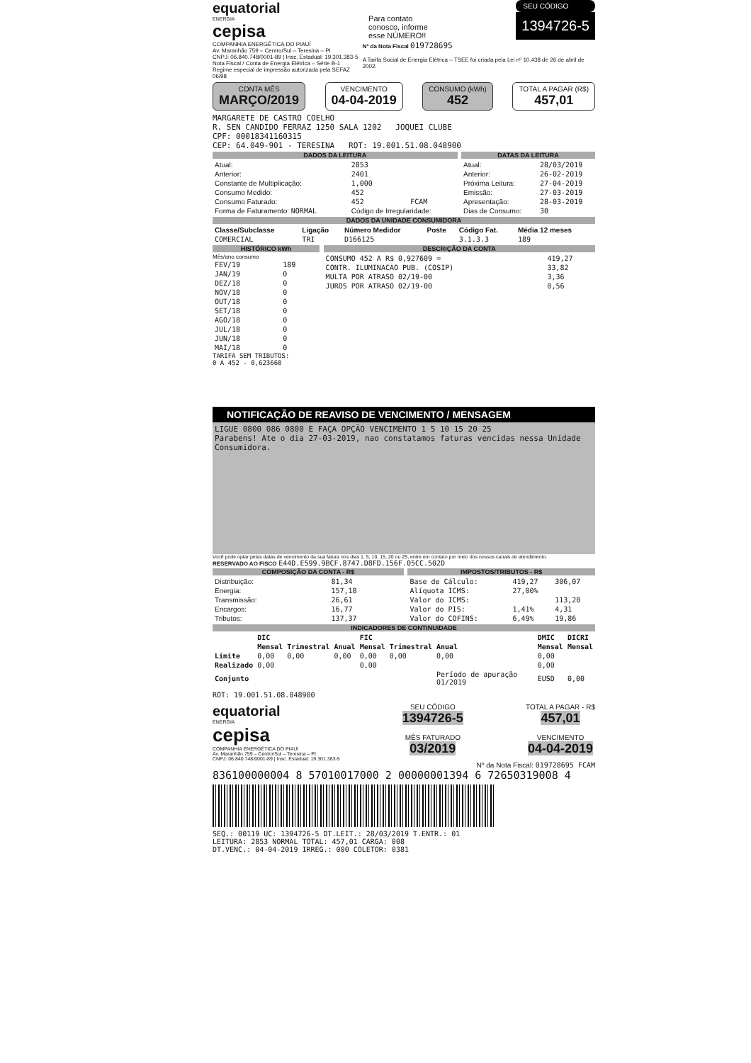equatorial
ENERGIA
cepisa
Para contato
conosco, informe
esse NÚMERO!!
SEU CÓDIGO
1394726-5
COMPANHIA ENERGÉTICA DO PIAUÍ
Av. Maranhão 759 – Centro/Sul – Teresina – PI
CNPJ: 06.840.748/0001-89 | Insc. Estadual: 19.301.383-5
Nota Fiscal / Conta de Energia Elétrica – Série B-1
Regime especial de impressão autorizada pela SEFAZ 06/98
Nº da Nota Fiscal 019728695
A Tarifa Social de Energia Elétrica – TSEE foi criada pela Lei nº 10.438 de 26 de abril de 2002.
CONTA MÊS
MARÇO/2019
VENCIMENTO
04-04-2019
CONSUMO (kWh)
452
TOTAL A PAGAR (R$)
457,01
MARGARETE DE CASTRO COELHO
R. SEN CANDIDO FERRAZ 1250 SALA 1202 JOQUEI CLUBE
CPF: 00018341160315
CEP: 64.049-901 - TERESINA ROT: 19.001.51.08.048900
DADOS DA LEITURA
| Atual: | 2853 | |
| Anterior: | 2401 | |
| Constante de Multiplicação: | 1,000 | |
| Consumo Medido: | 452 | |
| Consumo Faturado: | 452 | FCAM |
| Forma de Faturamento: NORMAL | Código de Irregularidade: | |
DATAS DA LEITURA
| Atual: | 28/03/2019 |
| Anterior: | 26-02-2019 |
| Próxima Leitura: | 27-04-2019 |
| Emissão: | 27-03-2019 |
| Apresentação: | 28-03-2019 |
| Dias de Consumo: | 30 |
DADOS DA UNIDADE CONSUMIDORA
| Classe/Subclasse | Ligação | Número Medidor | Poste | Código Fat. | Média 12 meses |
| --- | --- | --- | --- | --- | --- |
| COMERCIAL | TRI | D166125 | | 3.1.3.3 | 189 |
HISTÓRICO kWh
Mês/ano consumo
| FEV/19 | 189 |
| JAN/19 | 0 |
| DEZ/18 | 0 |
| NOV/18 | 0 |
| OUT/18 | 0 |
| SET/18 | 0 |
| AGO/18 | 0 |
| JUL/18 | 0 |
| JUN/18 | 0 |
| MAI/18 | 0 |
TARIFA SEM TRIBUTOS:
0 A 452 - 0,623660
DESCRIÇÃO DA CONTA
| CONSUMO 452 A R$ 0,927609 = | 419,27 |
| CONTR. ILUMINACAO PUB. (COSIP) | 33,82 |
| MULTA POR ATRASO 02/19-00 | 3,36 |
| JUROS POR ATRASO 02/19-00 | 0,56 |
NOTIFICAÇÃO DE REAVISO DE VENCIMENTO / MENSAGEM
LIGUE 0800 086 0800 E FAÇA OPÇÃO VENCIMENTO 1 5 10 15 20 25
Parabens! Ate o dia 27-03-2019, nao constatamos faturas vencidas nessa Unidade Consumidora.
Você pode optar pelas datas de vencimento da sua fatura nos dias 1, 5, 10, 15, 20 ou 25, entre em contato por meio dos nossos canais de atendimento.
RESERVADO AO FISCO E44D.E599.9BCF.8747.D8FD.156F.05CC.502D
COMPOSIÇÃO DA CONTA - R$
| Distribuição: | 81,34 |
| Energia: | 157,18 |
| Transmissão: | 26,61 |
| Encargos: | 16,77 |
| Tributos: | 137,37 |
IMPOSTOS/TRIBUTOS - R$
| Base de Cálculo: | 419,27 | 306,07 |
| Alíquota ICMS: | 27,00% | |
| Valor do ICMS: | | 113,20 |
| Valor do PIS: | 1,41% | 4,31 |
| Valor do COFINS: | 6,49% | 19,86 |
INDICADORES DE CONTINUIDADE
| | DIC | | | FIC | | | DMIC | DICRI |
| --- | --- | --- | --- | --- | --- | --- | --- | --- |
| | Mensal | Trimestral | Anual | Mensal | Trimestral | Anual | Mensal | Mensal |
| Limite | 0,00 | 0,00 | 0,00 | 0,00 | 0,00 | 0,00 | 0,00 | |
| Realizado | 0,00 | | | 0,00 | | | 0,00 | |
| Conjunto | | | | | | Período de apuração 01/2019 | EUSD | 0,00 |
ROT: 19.001.51.08.048900
equatorial
ENERGIA
cepisa
COMPANHIA ENERGÉTICA DO PIAUÍ
Av. Maranhão 759 – Centro/Sul – Teresina – PI
CNPJ: 06.840.748/0001-89 | Insc. Estadual: 19.301.383-5
SEU CÓDIGO
1394726-5
MÊS FATURADO
03/2019
TOTAL A PAGAR - R$
457,01
VENCIMENTO
04-04-2019
Nº da Nota Fiscal: 019728695 FCAM
836100000004 8 57010017000 2 00000001394 6 72650319008 4
SEQ.: 00119 UC: 1394726-5 DT.LEIT.: 28/03/2019 T.ENTR.: 01
LEITURA: 2853 NORMAL TOTAL: 457,01 CARGA: 008
DT.VENC.: 04-04-2019 IRREG.: 000 COLETOR: 0381